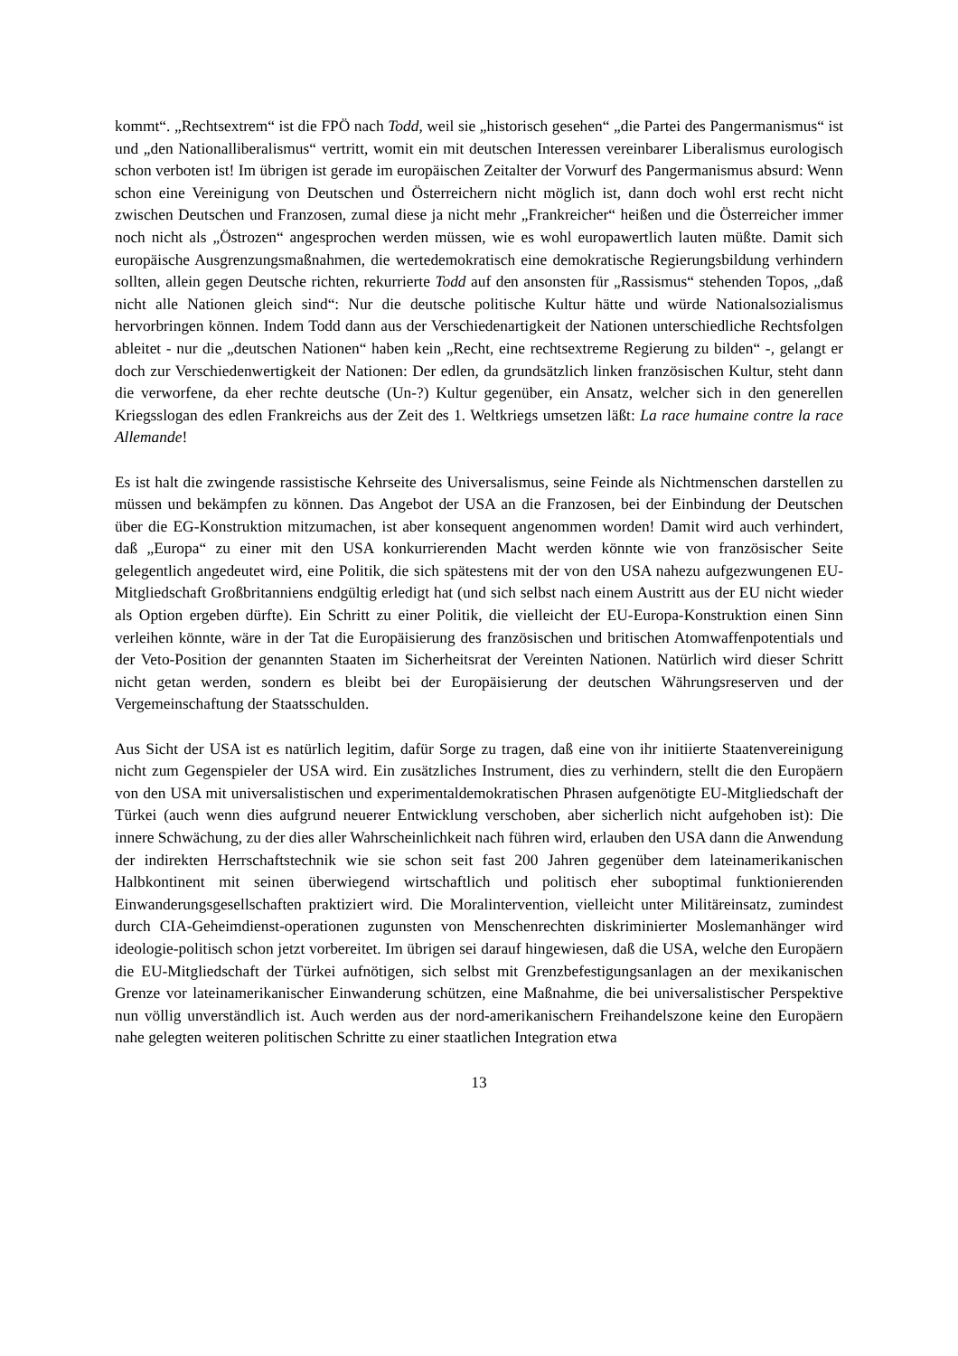kommt“. „Rechtsextrem“ ist die FPÖ nach Todd, weil sie „historisch gesehen“ „die Partei des Pangermanismus“ ist und „den Nationalliberalismus“ vertritt, womit ein mit deutschen Interessen vereinbarer Liberalismus eurologisch schon verboten ist! Im übrigen ist gerade im europäischen Zeitalter der Vorwurf des Pangermanismus absurd: Wenn schon eine Vereinigung von Deutschen und Österreichern nicht möglich ist, dann doch wohl erst recht nicht zwischen Deutschen und Franzosen, zumal diese ja nicht mehr „Frankreicher“ heißen und die Österreicher immer noch nicht als „Östrozen“ angesprochen werden müssen, wie es wohl europawertlich lauten müßte. Damit sich europäische Ausgrenzungsmaßnahmen, die wertedemokratisch eine demokratische Regierungsbildung verhindern sollten, allein gegen Deutsche richten, rekurrierte Todd auf den ansonsten für „Rassismus“ stehenden Topos, „daß nicht alle Nationen gleich sind“: Nur die deutsche politische Kultur hätte und würde Nationalsozialismus hervorbringen können. Indem Todd dann aus der Verschiedenartigkeit der Nationen unterschiedliche Rechtsfolgen ableitet - nur die „deutschen Nationen“ haben kein „Recht, eine rechtsextreme Regierung zu bilden“ -, gelangt er doch zur Verschiedenwertigkeit der Nationen: Der edlen, da grundsätzlich linken französischen Kultur, steht dann die verworfene, da eher rechte deutsche (Un-?) Kultur gegenüber, ein Ansatz, welcher sich in den generellen Kriegsslogan des edlen Frankreichs aus der Zeit des 1. Weltkriegs umsetzen läßt: La race humaine contre la race Allemande!
Es ist halt die zwingende rassistische Kehrseite des Universalismus, seine Feinde als Nichtmenschen darstellen zu müssen und bekämpfen zu können. Das Angebot der USA an die Franzosen, bei der Einbindung der Deutschen über die EG-Konstruktion mitzumachen, ist aber konsequent angenommen worden! Damit wird auch verhindert, daß „Europa“ zu einer mit den USA konkurrierenden Macht werden könnte wie von französischer Seite gelegentlich angedeutet wird, eine Politik, die sich spätestens mit der von den USA nahezu aufgezwungenen EU-Mitgliedschaft Großbritanniens endgültig erledigt hat (und sich selbst nach einem Austritt aus der EU nicht wieder als Option ergeben dürfte). Ein Schritt zu einer Politik, die vielleicht der EU-Europa-Konstruktion einen Sinn verleihen könnte, wäre in der Tat die Europäisierung des französischen und britischen Atomwaffenpotentials und der Veto-Position der genannten Staaten im Sicherheitsrat der Vereinten Nationen. Natürlich wird dieser Schritt nicht getan werden, sondern es bleibt bei der Europäisierung der deutschen Währungsreserven und der Vergemeinschaftung der Staatsschulden.
Aus Sicht der USA ist es natürlich legitim, dafür Sorge zu tragen, daß eine von ihr initiierte Staatenvereinigung nicht zum Gegenspieler der USA wird. Ein zusätzliches Instrument, dies zu verhindern, stellt die den Europäern von den USA mit universalistischen und experimentaldemokratischen Phrasen aufgenötigte EU-Mitgliedschaft der Türkei (auch wenn dies aufgrund neuerer Entwicklung verschoben, aber sicherlich nicht aufgehoben ist): Die innere Schwächung, zu der dies aller Wahrscheinlichkeit nach führen wird, erlauben den USA dann die Anwendung der indirekten Herrschaftstechnik wie sie schon seit fast 200 Jahren gegenüber dem lateinamerikanischen Halbkontinent mit seinen überwiegend wirtschaftlich und politisch eher suboptimal funktionierenden Einwanderungsgesellschaften praktiziert wird. Die Moralintervention, vielleicht unter Militäreinsatz, zumindest durch CIA-Geheimdienst-operationen zugunsten von Menschenrechten diskriminierter Moslemanhänger wird ideologie-politisch schon jetzt vorbereitet. Im übrigen sei darauf hingewiesen, daß die USA, welche den Europäern die EU-Mitgliedschaft der Türkei aufnötigen, sich selbst mit Grenzbefestigungsanlagen an der mexikanischen Grenze vor lateinamerikanischer Einwanderung schützen, eine Maßnahme, die bei universalistischer Perspektive nun völlig unverständlich ist. Auch werden aus der nord-amerikanischern Freihandelszone keine den Europäern nahe gelegten weiteren politischen Schritte zu einer staatlichen Integration etwa
13